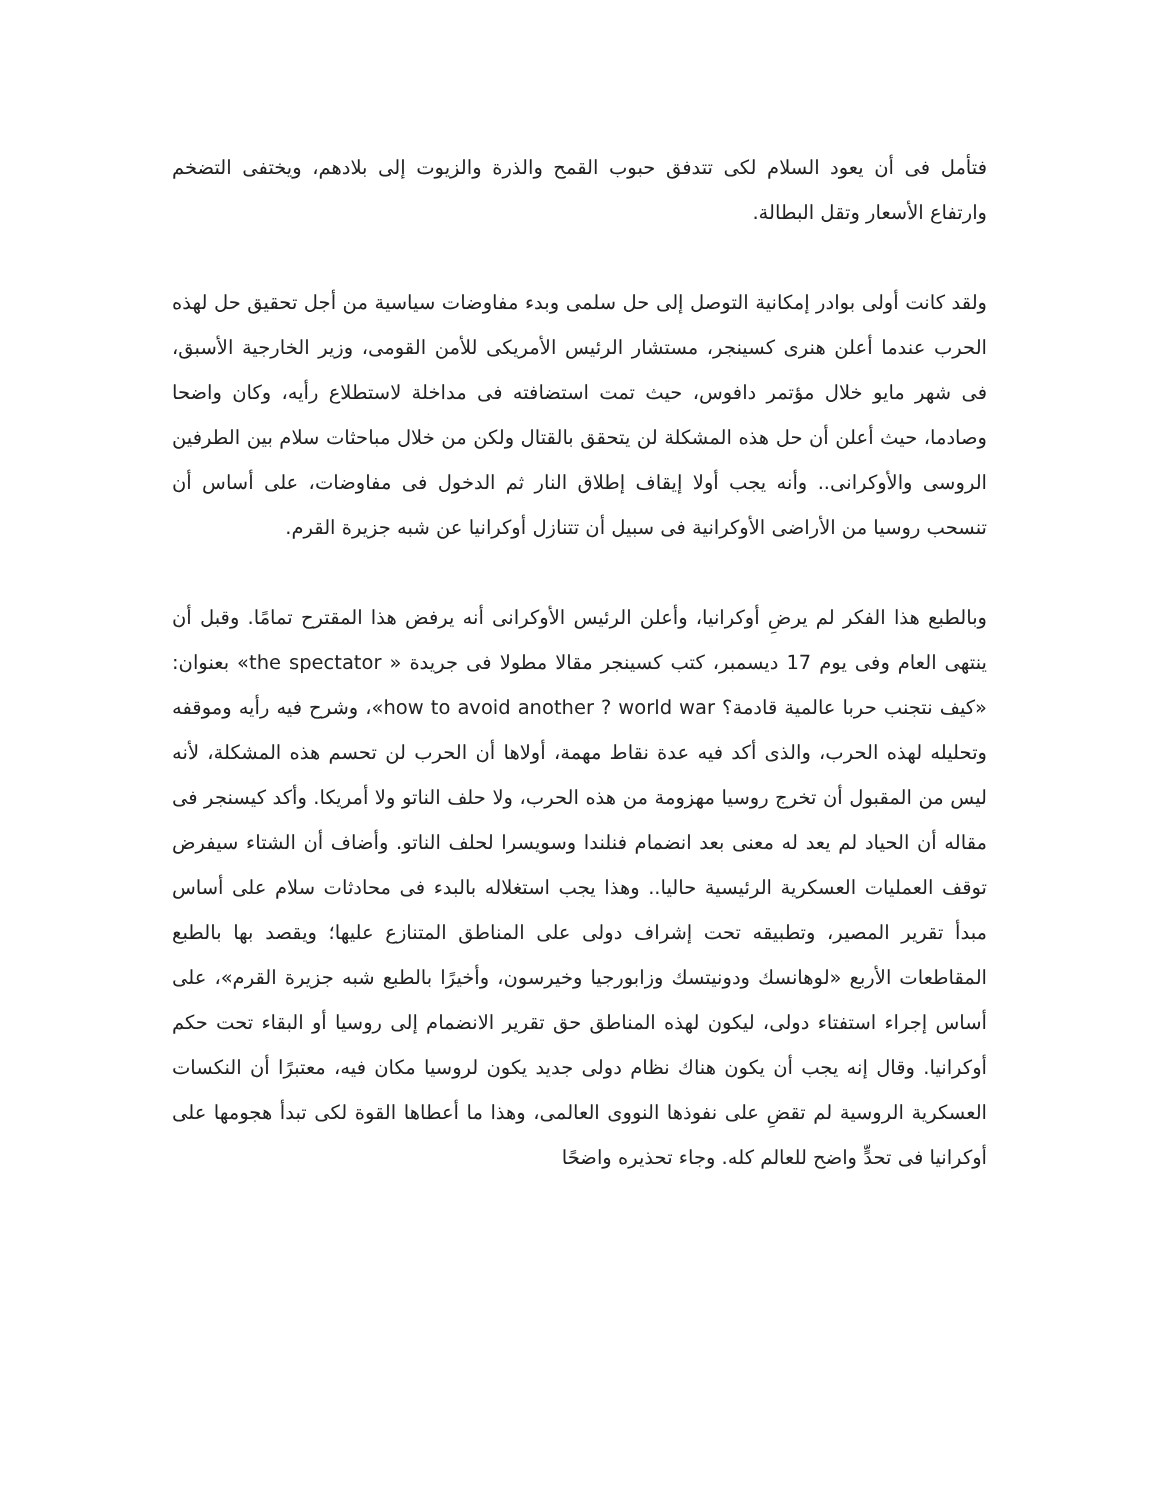فتأمل فى أن يعود السلام لكى تتدفق حبوب القمح والذرة والزيوت إلى بلادهم، ويختفى التضخم وارتفاع الأسعار وتقل البطالة.
ولقد كانت أولى بوادر إمكانية التوصل إلى حل سلمى وبدء مفاوضات سياسية من أجل تحقيق حل لهذه الحرب عندما أعلن هنرى كسينجر، مستشار الرئيس الأمريكى للأمن القومى، وزير الخارجية الأسبق، فى شهر مايو خلال مؤتمر دافوس، حيث تمت استضافته فى مداخلة لاستطلاع رأيه، وكان واضحا وصادما، حيث أعلن أن حل هذه المشكلة لن يتحقق بالقتال ولكن من خلال مباحثات سلام بين الطرفين الروسى والأوكرانى.. وأنه يجب أولا إيقاف إطلاق النار ثم الدخول فى مفاوضات، على أساس أن تنسحب روسيا من الأراضى الأوكرانية فى سبيل أن تتنازل أوكرانيا عن شبه جزيرة القرم.
وبالطبع هذا الفكر لم يرضِ أوكرانيا، وأعلن الرئيس الأوكرانى أنه يرفض هذا المقترح تمامًا. وقبل أن ينتهى العام وفى يوم 17 ديسمبر، كتب كسينجر مقالا مطولا فى جريدة « the spectator» بعنوان: «كيف نتجنب حربا عالمية قادمة؟ how to avoid another ? world war»، وشرح فيه رأيه وموقفه وتحليله لهذه الحرب، والذى أكد فيه عدة نقاط مهمة، أولاها أن الحرب لن تحسم هذه المشكلة، لأنه ليس من المقبول أن تخرج روسيا مهزومة من هذه الحرب، ولا حلف الناتو ولا أمريكا. وأكد كيسنجر فى مقاله أن الحياد لم يعد له معنى بعد انضمام فنلندا وسويسرا لحلف الناتو. وأضاف أن الشتاء سيفرض توقف العمليات العسكرية الرئيسية حاليا.. وهذا يجب استغلاله بالبدء فى محادثات سلام على أساس مبدأ تقرير المصير، وتطبيقه تحت إشراف دولى على المناطق المتنازع عليها؛ ويقصد بها بالطبع المقاطعات الأربع «لوهانسك ودونيتسك وزابورجيا وخيرسون، وأخيرًا بالطبع شبه جزيرة القرم»، على أساس إجراء استفتاء دولى، ليكون لهذه المناطق حق تقرير الانضمام إلى روسيا أو البقاء تحت حكم أوكرانيا. وقال إنه يجب أن يكون هناك نظام دولى جديد يكون لروسيا مكان فيه، معتبرًا أن النكسات العسكرية الروسية لم تقضِ على نفوذها النووى العالمى، وهذا ما أعطاها القوة لكى تبدأ هجومها على أوكرانيا فى تحدٍّ واضح للعالم كله. وجاء تحذيره واضحًا